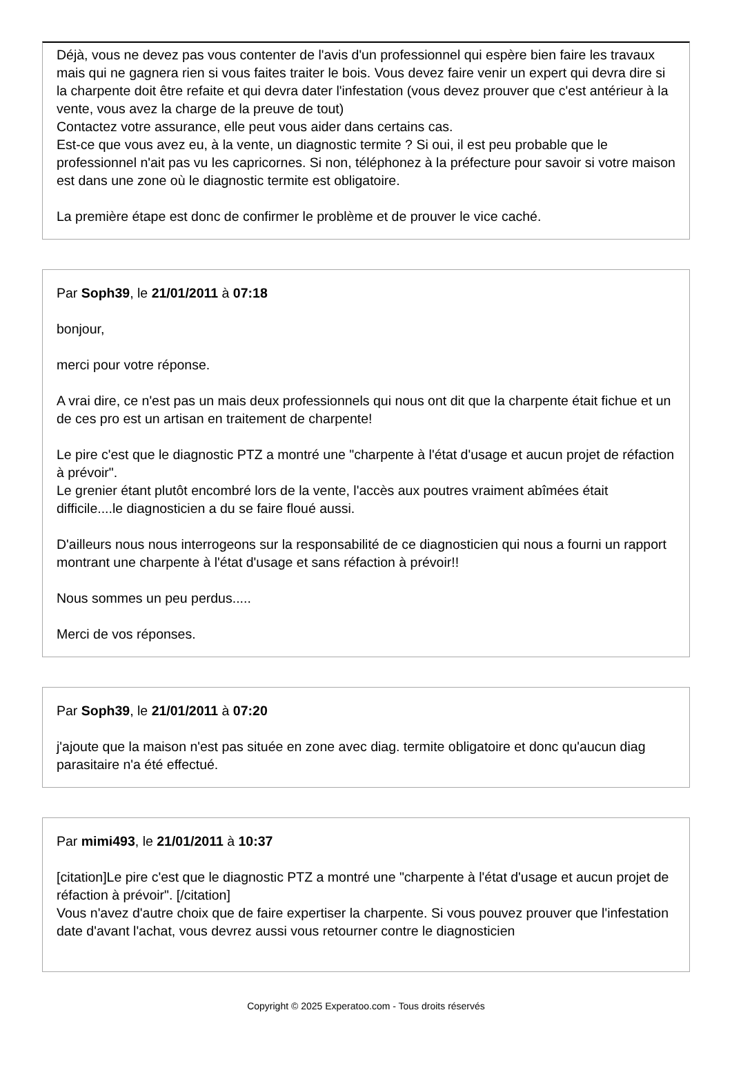Déjà, vous ne devez pas vous contenter de l'avis d'un professionnel qui espère bien faire les travaux mais qui ne gagnera rien si vous faites traiter le bois. Vous devez faire venir un expert qui devra dire si la charpente doit être refaite et qui devra dater l'infestation (vous devez prouver que c'est antérieur à la vente, vous avez la charge de la preuve de tout)
Contactez votre assurance, elle peut vous aider dans certains cas.
Est-ce que vous avez eu, à la vente, un diagnostic termite ? Si oui, il est peu probable que le professionnel n'ait pas vu les capricornes. Si non, téléphonez à la préfecture pour savoir si votre maison est dans une zone où le diagnostic termite est obligatoire.
La première étape est donc de confirmer le problème et de prouver le vice caché.
Par Soph39, le 21/01/2011 à 07:18
bonjour,
merci pour votre réponse.
A vrai dire, ce n'est pas un mais deux professionnels qui nous ont dit que la charpente était fichue et un de ces pro est un artisan en traitement de charpente!
Le pire c'est que le diagnostic PTZ a montré une "charpente à l'état d'usage et aucun projet de réfaction à prévoir".
Le grenier étant plutôt encombré lors de la vente, l'accès aux poutres vraiment abîmées était difficile....le diagnosticien a du se faire floué aussi.
D'ailleurs nous nous interrogeons sur la responsabilité de ce diagnosticien qui nous a fourni un rapport montrant une charpente à l'état d'usage et sans réfaction à prévoir!!
Nous sommes un peu perdus.....
Merci de vos réponses.
Par Soph39, le 21/01/2011 à 07:20
j'ajoute que la maison n'est pas située en zone avec diag. termite obligatoire et donc qu'aucun diag parasitaire n'a été effectué.
Par mimi493, le 21/01/2011 à 10:37
[citation]Le pire c'est que le diagnostic PTZ a montré une "charpente à l'état d'usage et aucun projet de réfaction à prévoir". [/citation]
Vous n'avez d'autre choix que de faire expertiser la charpente. Si vous pouvez prouver que l'infestation date d'avant l'achat, vous devrez aussi vous retourner contre le diagnosticien
Copyright © 2025 Experatoo.com - Tous droits réservés